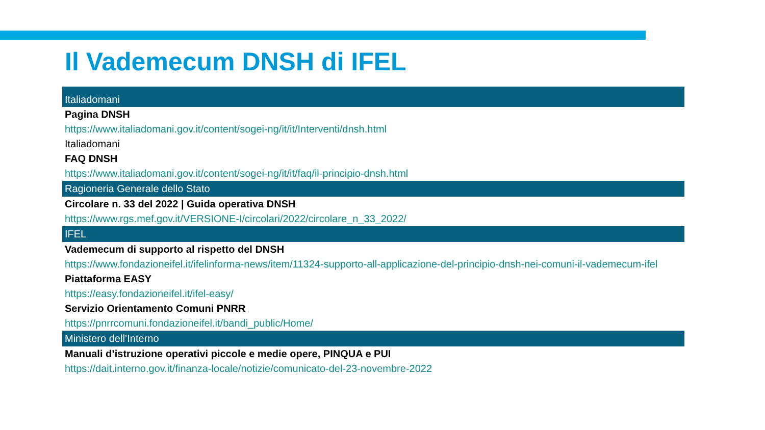Il Vademecum DNSH di IFEL
Italiadomani
Pagina DNSH
https://www.italiadomani.gov.it/content/sogei-ng/it/it/Interventi/dnsh.html
Italiadomani
FAQ DNSH
https://www.italiadomani.gov.it/content/sogei-ng/it/it/faq/il-principio-dnsh.html
Ragioneria Generale dello Stato
Circolare n. 33 del 2022 | Guida operativa DNSH
https://www.rgs.mef.gov.it/VERSIONE-I/circolari/2022/circolare_n_33_2022/
IFEL
Vademecum di supporto al rispetto del DNSH
https://www.fondazioneifel.it/ifelinforma-news/item/11324-supporto-all-applicazione-del-principio-dnsh-nei-comuni-il-vademecum-ifel
Piattaforma EASY
https://easy.fondazioneifel.it/ifel-easy/
Servizio Orientamento Comuni PNRR
https://pnrrcomuni.fondazioneifel.it/bandi_public/Home/
Ministero dell’Interno
Manuali d’istruzione operativi piccole e medie opere, PINQUA e PUI
https://dait.interno.gov.it/finanza-locale/notizie/comunicato-del-23-novembre-2022